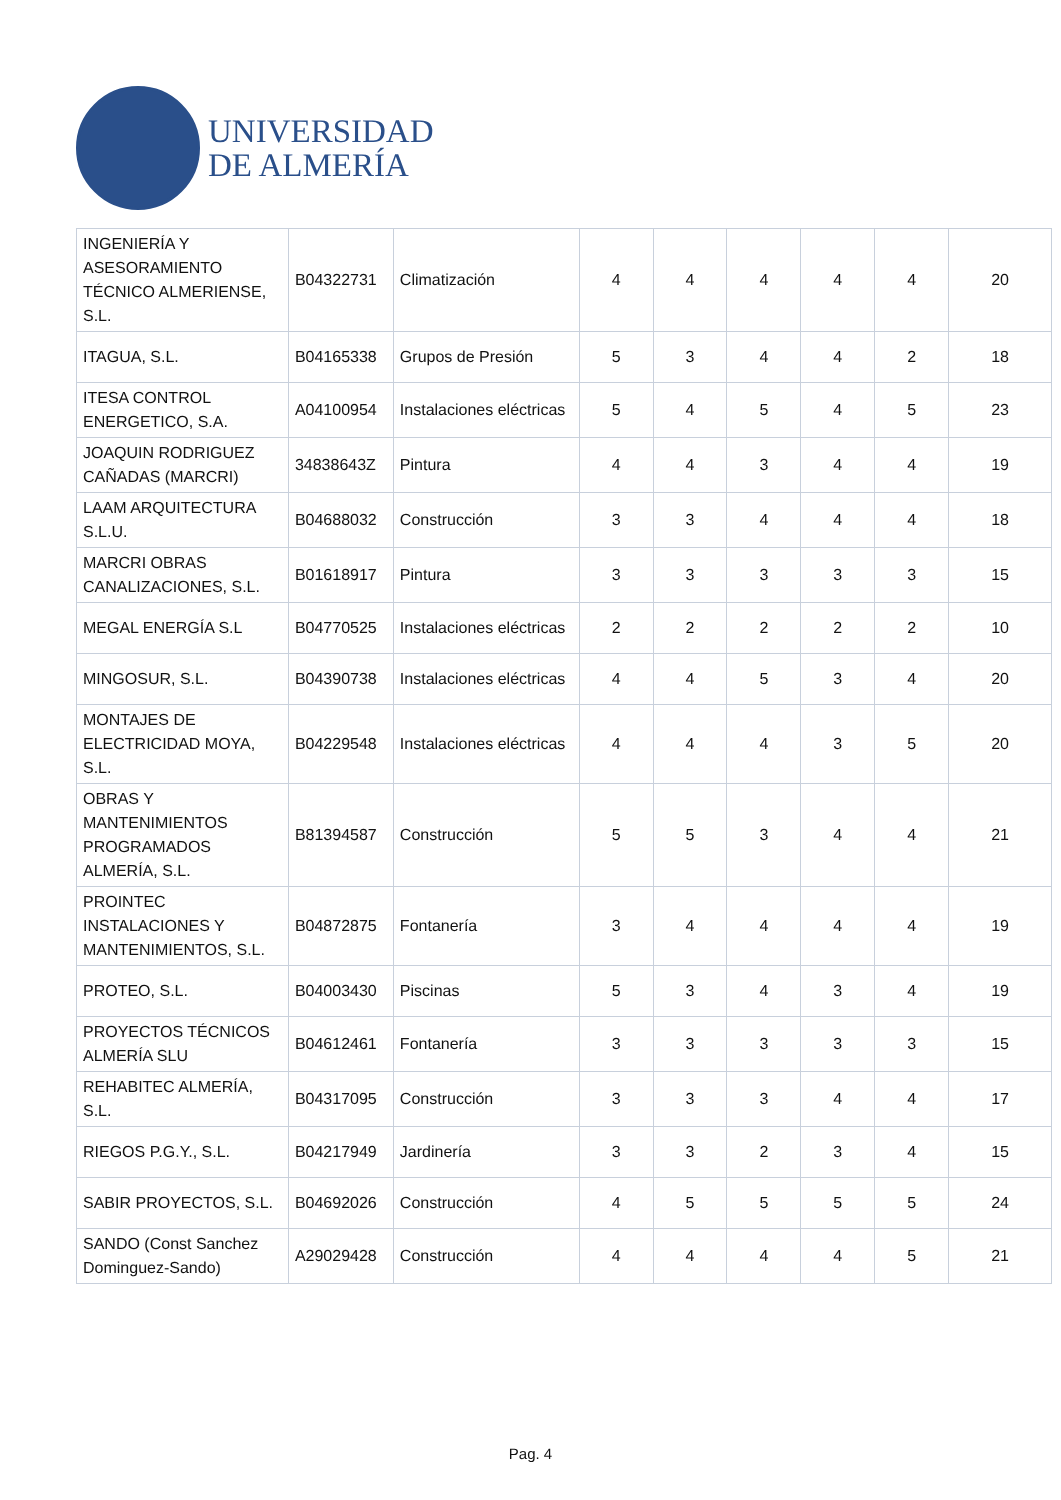UNIVERSIDAD
DE ALMERÍA
| INGENIERÍA Y ASESORAMIENTO TÉCNICO ALMERIENSE, S.L. | B04322731 | Climatización | 4 | 4 | 4 | 4 | 4 | 20 |
| ITAGUA, S.L. | B04165338 | Grupos de Presión | 5 | 3 | 4 | 4 | 2 | 18 |
| ITESA CONTROL ENERGETICO, S.A. | A04100954 | Instalaciones eléctricas | 5 | 4 | 5 | 4 | 5 | 23 |
| JOAQUIN RODRIGUEZ CAÑADAS (MARCRI) | 34838643Z | Pintura | 4 | 4 | 3 | 4 | 4 | 19 |
| LAAM ARQUITECTURA S.L.U. | B04688032 | Construcción | 3 | 3 | 4 | 4 | 4 | 18 |
| MARCRI OBRAS CANALIZACIONES, S.L. | B01618917 | Pintura | 3 | 3 | 3 | 3 | 3 | 15 |
| MEGAL ENERGÍA S.L | B04770525 | Instalaciones eléctricas | 2 | 2 | 2 | 2 | 2 | 10 |
| MINGOSUR, S.L. | B04390738 | Instalaciones eléctricas | 4 | 4 | 5 | 3 | 4 | 20 |
| MONTAJES DE ELECTRICIDAD MOYA, S.L. | B04229548 | Instalaciones eléctricas | 4 | 4 | 4 | 3 | 5 | 20 |
| OBRAS Y MANTENIMIENTOS PROGRAMADOS ALMERÍA, S.L. | B81394587 | Construcción | 5 | 5 | 3 | 4 | 4 | 21 |
| PROINTEC INSTALACIONES Y MANTENIMIENTOS, S.L. | B04872875 | Fontanería | 3 | 4 | 4 | 4 | 4 | 19 |
| PROTEO, S.L. | B04003430 | Piscinas | 5 | 3 | 4 | 3 | 4 | 19 |
| PROYECTOS TÉCNICOS ALMERÍA SLU | B04612461 | Fontanería | 3 | 3 | 3 | 3 | 3 | 15 |
| REHABITEC ALMERÍA, S.L. | B04317095 | Construcción | 3 | 3 | 3 | 4 | 4 | 17 |
| RIEGOS P.G.Y., S.L. | B04217949 | Jardinería | 3 | 3 | 2 | 3 | 4 | 15 |
| SABIR PROYECTOS, S.L. | B04692026 | Construcción | 4 | 5 | 5 | 5 | 5 | 24 |
| SANDO (Const Sanchez Dominguez-Sando) | A29029428 | Construcción | 4 | 4 | 4 | 4 | 5 | 21 |
Pag. 4